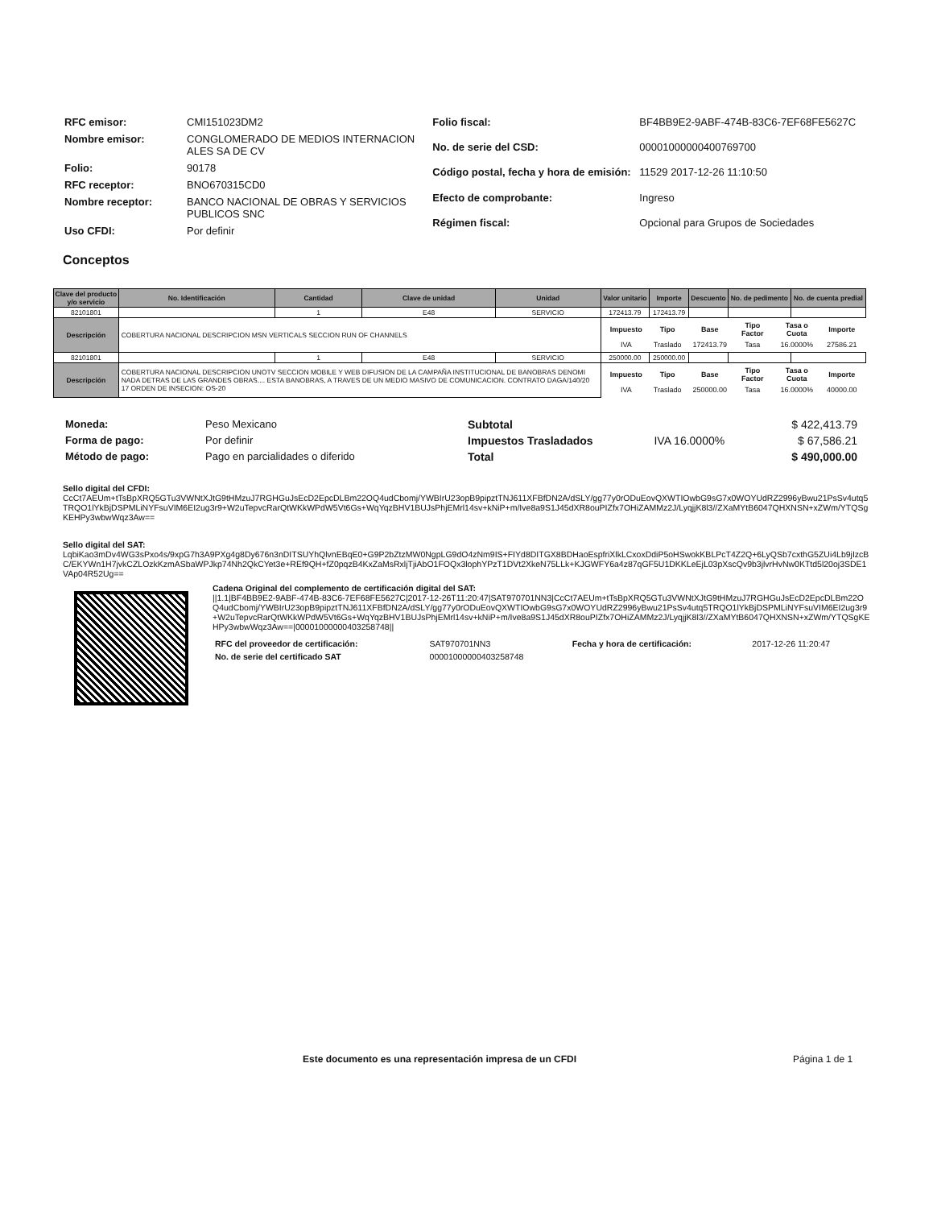| RFC emisor: | CMI151023DM2 |
| Nombre emisor: | CONGLOMERADO DE MEDIOS INTERNACION ALES SA DE CV |
| Folio: | 90178 |
| RFC receptor: | BNO670315CD0 |
| Nombre receptor: | BANCO NACIONAL DE OBRAS Y SERVICIOS PUBLICOS SNC |
| Uso CFDI: | Por definir |
| Folio fiscal: | BF4BB9E2-9ABF-474B-83C6-7EF68FE5627C |
| No. de serie del CSD: | 00001000000400769700 |
| Código postal, fecha y hora de emisión: | 11529 2017-12-26 11:10:50 |
| Efecto de comprobante: | Ingreso |
| Régimen fiscal: | Opcional para Grupos de Sociedades |
Conceptos
| Clave del producto y/o servicio | No. Identificación | Cantidad | Clave de unidad | Unidad | Valor unitario | Importe | Descuento | No. de pedimento | No. de cuenta predial |
| --- | --- | --- | --- | --- | --- | --- | --- | --- | --- |
| 82101801 | | 1 | E48 | SERVICIO | 172413.79 | 172413.79 | | | |
| Descripción | COBERTURA NACIONAL DESCRIPCION MSN VERTICALS SECCION RUN OF CHANNELS | | | | / Impuesto / Tipo / Base / Tipo Factor / Tasa o Cuota / Importe / / IVA / Traslado / 172413.79 / Tasa / 16.0000% / 27586.21 / | | | | |
| 82101801 | | 1 | E48 | SERVICIO | 250000.00 | 250000.00 | | | |
| Descripción | COBERTURA NACIONAL DESCRIPCION UNOTV SECCION MOBILE Y WEB DIFUSION DE LA CAMPAÑA INSTITUCIONAL DE BANOBRAS DENOMI NADA DETRAS DE LAS GRANDES OBRAS.... ESTA BANOBRAS, A TRAVES DE UN MEDIO MASIVO DE COMUNICACION. CONTRATO DAGA/140/20 17 ORDEN DE INSECION: OS-20 | | | | / Impuesto / Tipo / Base / Tipo Factor / Tasa o Cuota / Importe / / IVA / Traslado / 250000.00 / Tasa / 16.0000% / 40000.00 / | | | | |
| Moneda: | Peso Mexicano |
| Forma de pago: | Por definir |
| Método de pago: | Pago en parcialidades o diferido |
| Subtotal | | $ 422,413.79 |
| Impuestos Trasladados | IVA 16.0000% | $ 67,586.21 |
| Total | | $ 490,000.00 |
Sello digital del CFDI:
CcCt7AEUm+tTsBpXRQ5GTu3VWNtXJtG9tHMzuJ7RGHGuJsEcD2EpcDLBm22OQ4udCbomj/YWBIrU23opB9pipztTNJ611XFBfDN2A/dSLY/gg77y0rODuEovQXWTIOwbG9sG7x0WOYUdRZ2996yBwu21PsSv4utq5TRQO1lYkBjDSPMLiNYFsuVIM6EI2ug3r9+W2uTepvcRarQtWKkWPdW5Vt6Gs+WqYqzBHV1BUJsPhjEMrl14sv+kNiP+m/Ive8a9S1J45dXR8ouPIZfx7OHiZAMMz2J/LyqjjK8l3//ZXaMYtB6047QHXNSN+xZWm/YTQSgKEHPy3wbwWqz3Aw==
Sello digital del SAT:
LqbiKao3mDv4WG3sPxo4s/9xpG7h3A9PXg4g8Dy676n3nDITSUYhQlvnEBqE0+G9P2bZtzMW0NgpLG9dO4zNm9IS+FIYd8DITGX8BDHaoEspfriXlkLCxoxDdiP5oHSwokKBLPcT4Z2Q+6LyQSb7cxthG5ZUi4Lb9jIzcBC/EKYWn1H7jvkCZLOzkKzmASbaWPJkp74Nh2QkCYet3e+REf9QH+fZ0pqzB4KxZaMsRxljTjiAbO1FOQx3lophYPzT1DVt2XkeN75LLk+KJGWFY6a4z87qGF5U1DKKLeEjL03pXscQv9b3jlvrHvNw0KTtd5l20oj3SDE1VAp04R52Ug==
Cadena Original del complemento de certificación digital del SAT:
||1.1|BF4BB9E2-9ABF-474B-83C6-7EF68FE5627C|2017-12-26T11:20:47|SAT970701NN3|CcCt7AEUm+tTsBpXRQ5GTu3VWNtXJtG9tHMzuJ7RGHGuJsEcD2EpcDLBm22OQ4udCbomj/YWBIrU23opB9pipztTNJ611XFBfDN2A/dSLY/gg77y0rODuEovQXWTIOwbG9sG7x0WOYUdRZ2996yBwu21PsSv4utq5TRQO1lYkBjDSPMLiNYFsuVIM6EI2ug3r9+W2uTepvcRarQtWKkWPdW5Vt6Gs+WqYqzBHV1BUJsPhjEMrl14sv+kNiP+m/Ive8a9S1J45dXR8ouPIZfx7OHiZAMMz2J/LyqjjK8l3//ZXaMYtB6047QHXNSN+xZWm/YTQSgKEHPy3wbwWqz3Aw==|00001000000403258748||
| RFC del proveedor de certificación: | SAT970701NN3 | Fecha y hora de certificación: | 2017-12-26 11:20:47 |
| No. de serie del certificado SAT | 00001000000403258748 | | |
Este documento es una representación impresa de un CFDI
Página 1 de 1